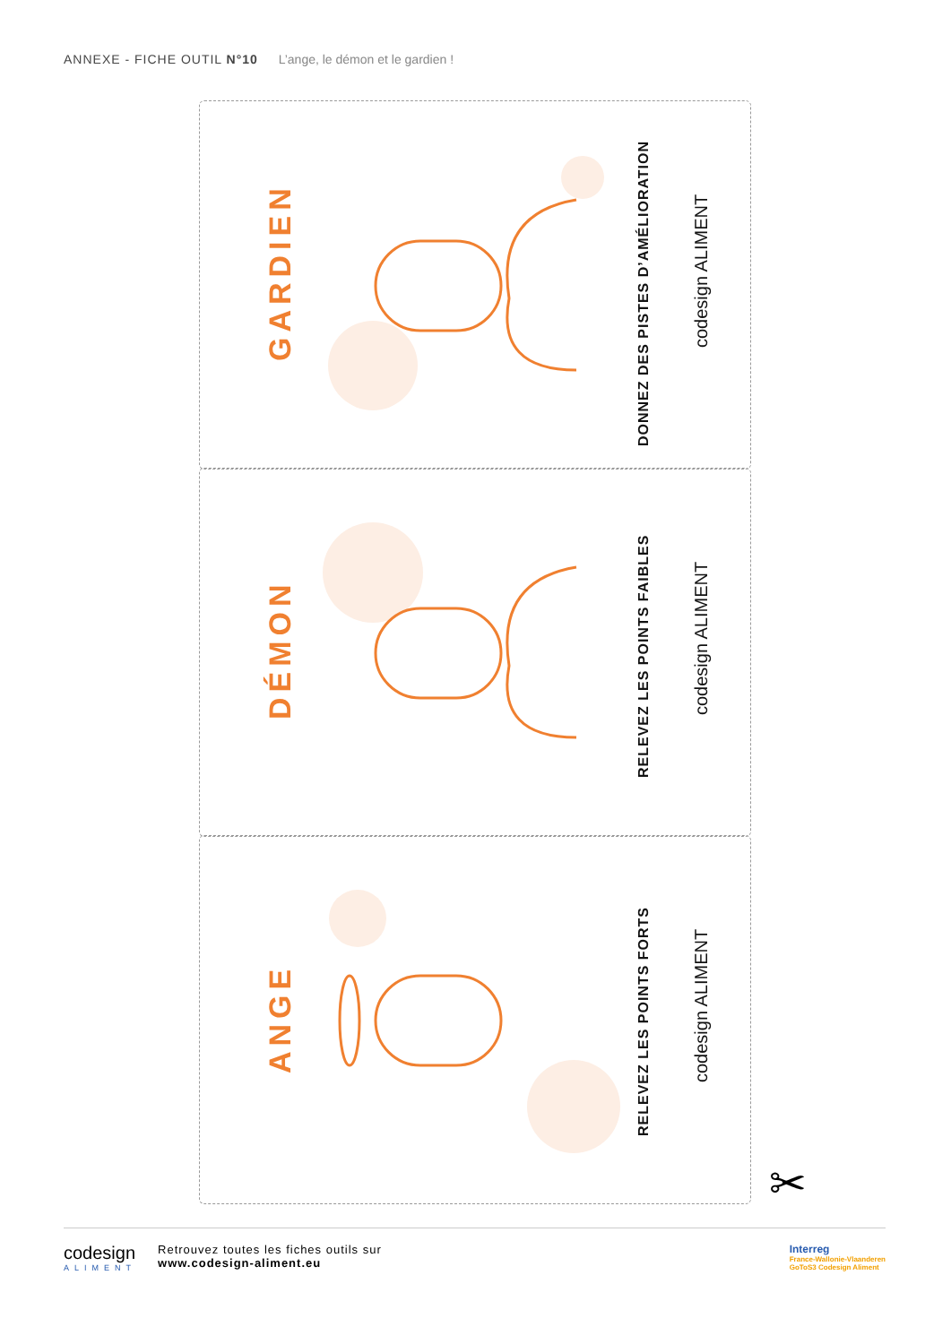ANNEXE - FICHE OUTIL N°10 L’ange, le démon et le gardien !
GARDIEN
DONNEZ DES PISTES D’AMÉLIORATION
codesign ALIMENT
DÉMON
RELEVEZ LES POINTS FAIBLES
codesign ALIMENT
ANGE
RELEVEZ LES POINTS FORTS
codesign ALIMENT
✂
codesign
ALIMENT
Retrouvez toutes les fiches outils sur
www.codesign-aliment.eu
Interreg
France-Wallonie-Vlaanderen
GoToS3 Codesign Aliment